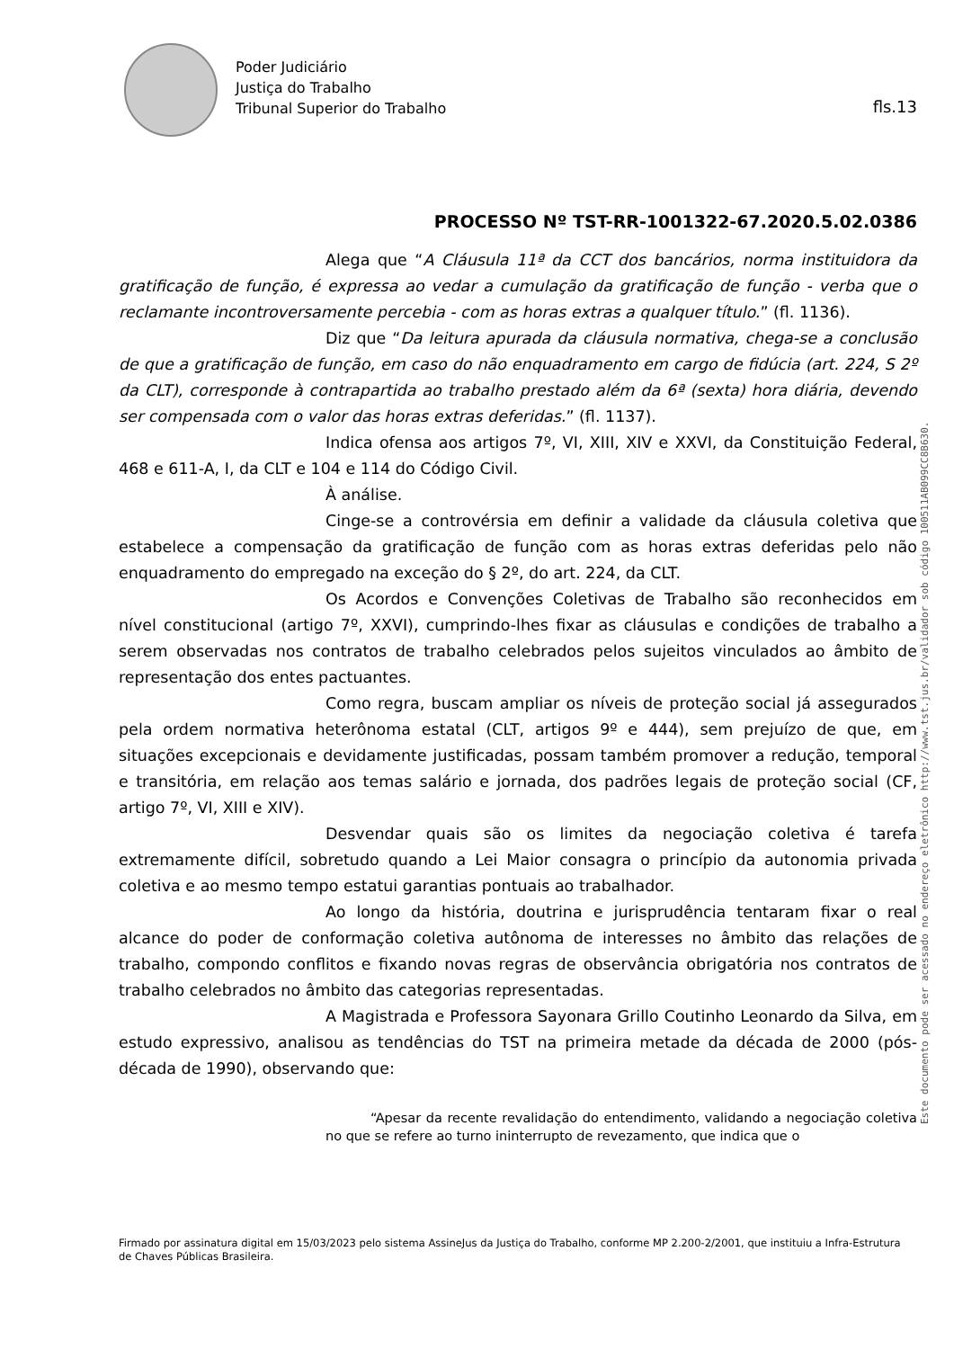Poder Judiciário
Justiça do Trabalho
Tribunal Superior do Trabalho
fls.13
PROCESSO Nº TST-RR-1001322-67.2020.5.02.0386
Alega que “A Cláusula 11ª da CCT dos bancários, norma instituidora da gratificação de função, é expressa ao vedar a cumulação da gratificação de função - verba que o reclamante incontroversamente percebia - com as horas extras a qualquer título.” (fl. 1136).
Diz que “Da leitura apurada da cláusula normativa, chega-se a conclusão de que a gratificação de função, em caso do não enquadramento em cargo de fidúcia (art. 224, S 2º da CLT), corresponde à contrapartida ao trabalho prestado além da 6ª (sexta) hora diária, devendo ser compensada com o valor das horas extras deferidas.” (fl. 1137).
Indica ofensa aos artigos 7º, VI, XIII, XIV e XXVI, da Constituição Federal, 468 e 611-A, I, da CLT e 104 e 114 do Código Civil.
À análise.
Cinge-se a controvérsia em definir a validade da cláusula coletiva que estabelece a compensação da gratificação de função com as horas extras deferidas pelo não enquadramento do empregado na exceção do § 2º, do art. 224, da CLT.
Os Acordos e Convenções Coletivas de Trabalho são reconhecidos em nível constitucional (artigo 7º, XXVI), cumprindo-lhes fixar as cláusulas e condições de trabalho a serem observadas nos contratos de trabalho celebrados pelos sujeitos vinculados ao âmbito de representação dos entes pactuantes.
Como regra, buscam ampliar os níveis de proteção social já assegurados pela ordem normativa heterônoma estatal (CLT, artigos 9º e 444), sem prejuízo de que, em situações excepcionais e devidamente justificadas, possam também promover a redução, temporal e transitória, em relação aos temas salário e jornada, dos padrões legais de proteção social (CF, artigo 7º, VI, XIII e XIV).
Desvendar quais são os limites da negociação coletiva é tarefa extremamente difícil, sobretudo quando a Lei Maior consagra o princípio da autonomia privada coletiva e ao mesmo tempo estatui garantias pontuais ao trabalhador.
Ao longo da história, doutrina e jurisprudência tentaram fixar o real alcance do poder de conformação coletiva autônoma de interesses no âmbito das relações de trabalho, compondo conflitos e fixando novas regras de observância obrigatória nos contratos de trabalho celebrados no âmbito das categorias representadas.
A Magistrada e Professora Sayonara Grillo Coutinho Leonardo da Silva, em estudo expressivo, analisou as tendências do TST na primeira metade da década de 2000 (pós-década de 1990), observando que:
“Apesar da recente revalidação do entendimento, validando a negociação coletiva no que se refere ao turno ininterrupto de revezamento, que indica que o
Firmado por assinatura digital em 15/03/2023 pelo sistema AssineJus da Justiça do Trabalho, conforme MP 2.200-2/2001, que instituiu a Infra-Estrutura de Chaves Públicas Brasileira.
Este documento pode ser acessado no endereço eletrônico http://www.tst.jus.br/validador sob código 100511AB099CC8B630.